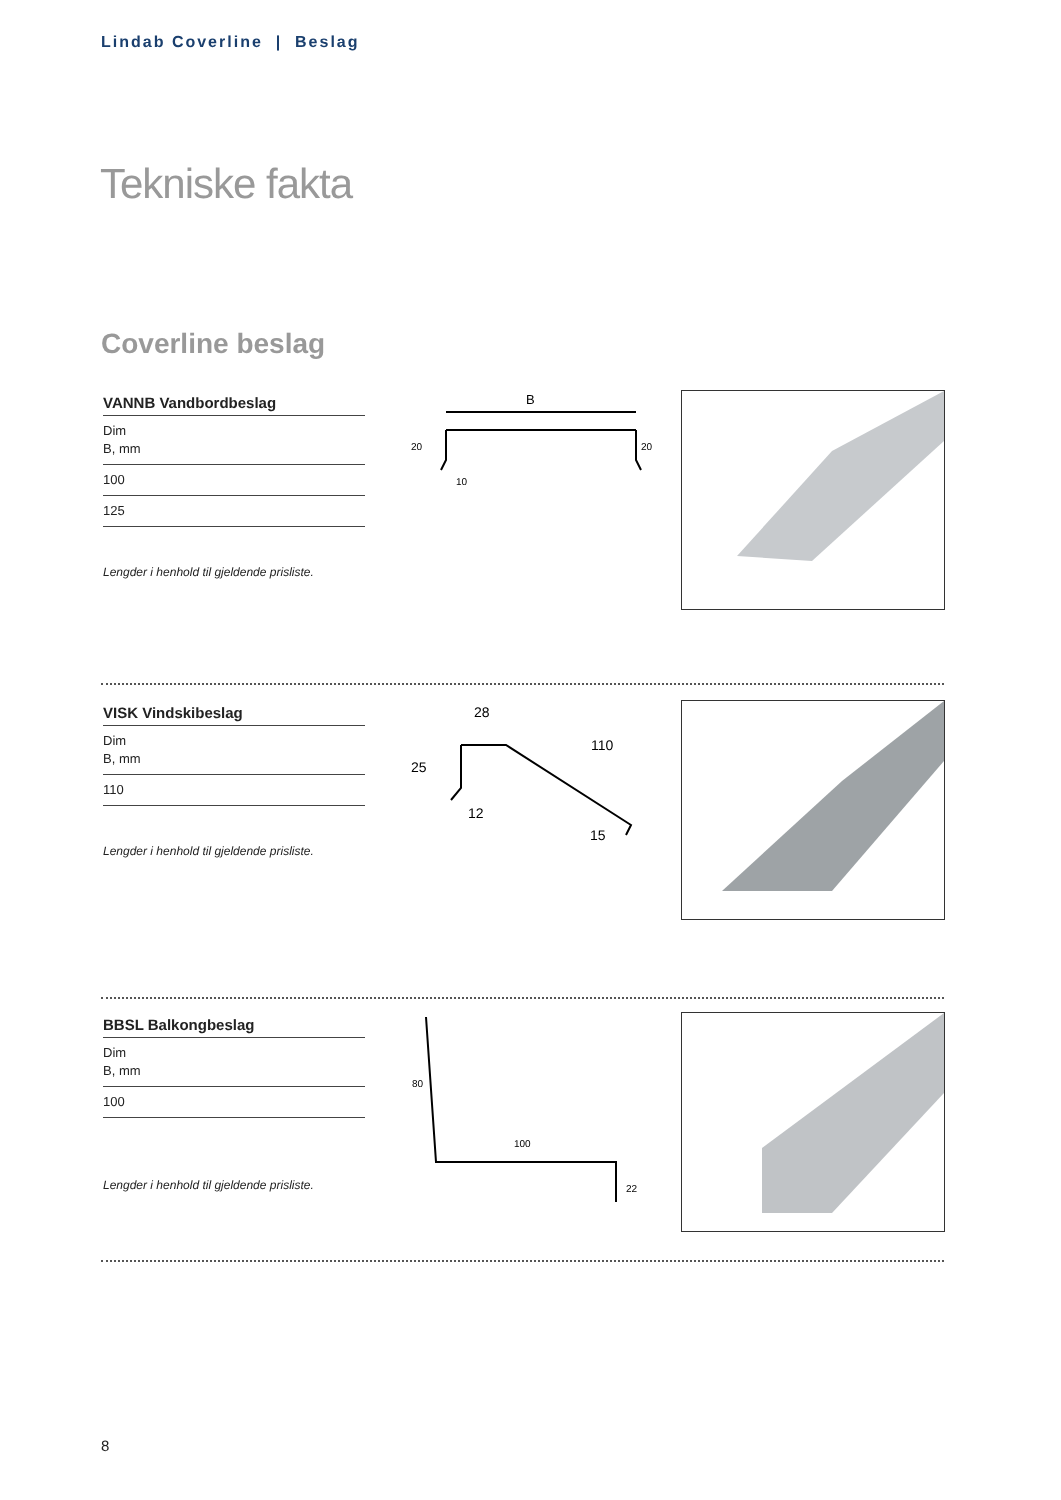Lindab Coverline | Beslag
Tekniske fakta
Coverline beslag
| VANNB Vandbordbeslag |
| --- |
| Dim B, mm |
| 100 |
| 125 |
Lengder i henhold til gjeldende prisliste.
B
20
20
10
| VISK Vindskibeslag |
| --- |
| Dim B, mm |
| 110 |
Lengder i henhold til gjeldende prisliste.
28
25
110
12
15
| BBSL Balkongbeslag |
| --- |
| Dim B, mm |
| 100 |
Lengder i henhold til gjeldende prisliste.
80
100
22
8